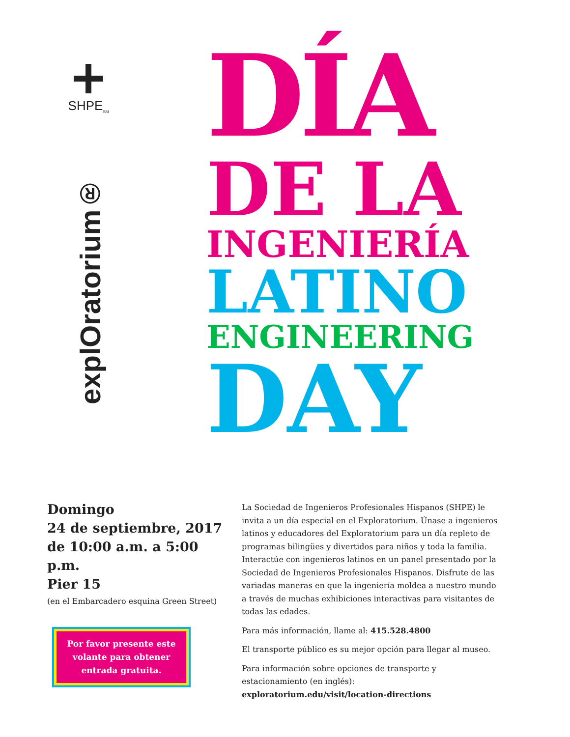SHPE<sub>SM</sub>
explOratorium®
DÍA
DE LA
INGENIERÍA
LATINO
ENGINEERING
DAY
Domingo
24 de septiembre, 2017
de 10:00 a.m. a 5:00 p.m.
Pier 15
(en el Embarcadero esquina Green Street)
Por favor presente este volante para obtener entrada gratuita.
La Sociedad de Ingenieros Profesionales Hispanos (SHPE) le invita a un día especial en el Exploratorium. Únase a ingenieros latinos y educadores del Exploratorium para un día repleto de programas bilingües y divertidos para niños y toda la familia. Interactúe con ingenieros latinos en un panel presentado por la Sociedad de Ingenieros Profesionales Hispanos. Disfrute de las variadas maneras en que la ingeniería moldea a nuestro mundo a través de muchas exhibiciones interactivas para visitantes de todas las edades.
Para más información, llame al: 415.528.4800
El transporte público es su mejor opción para llegar al museo.
Para información sobre opciones de transporte y estacionamiento (en inglés):
exploratorium.edu/visit/location-directions